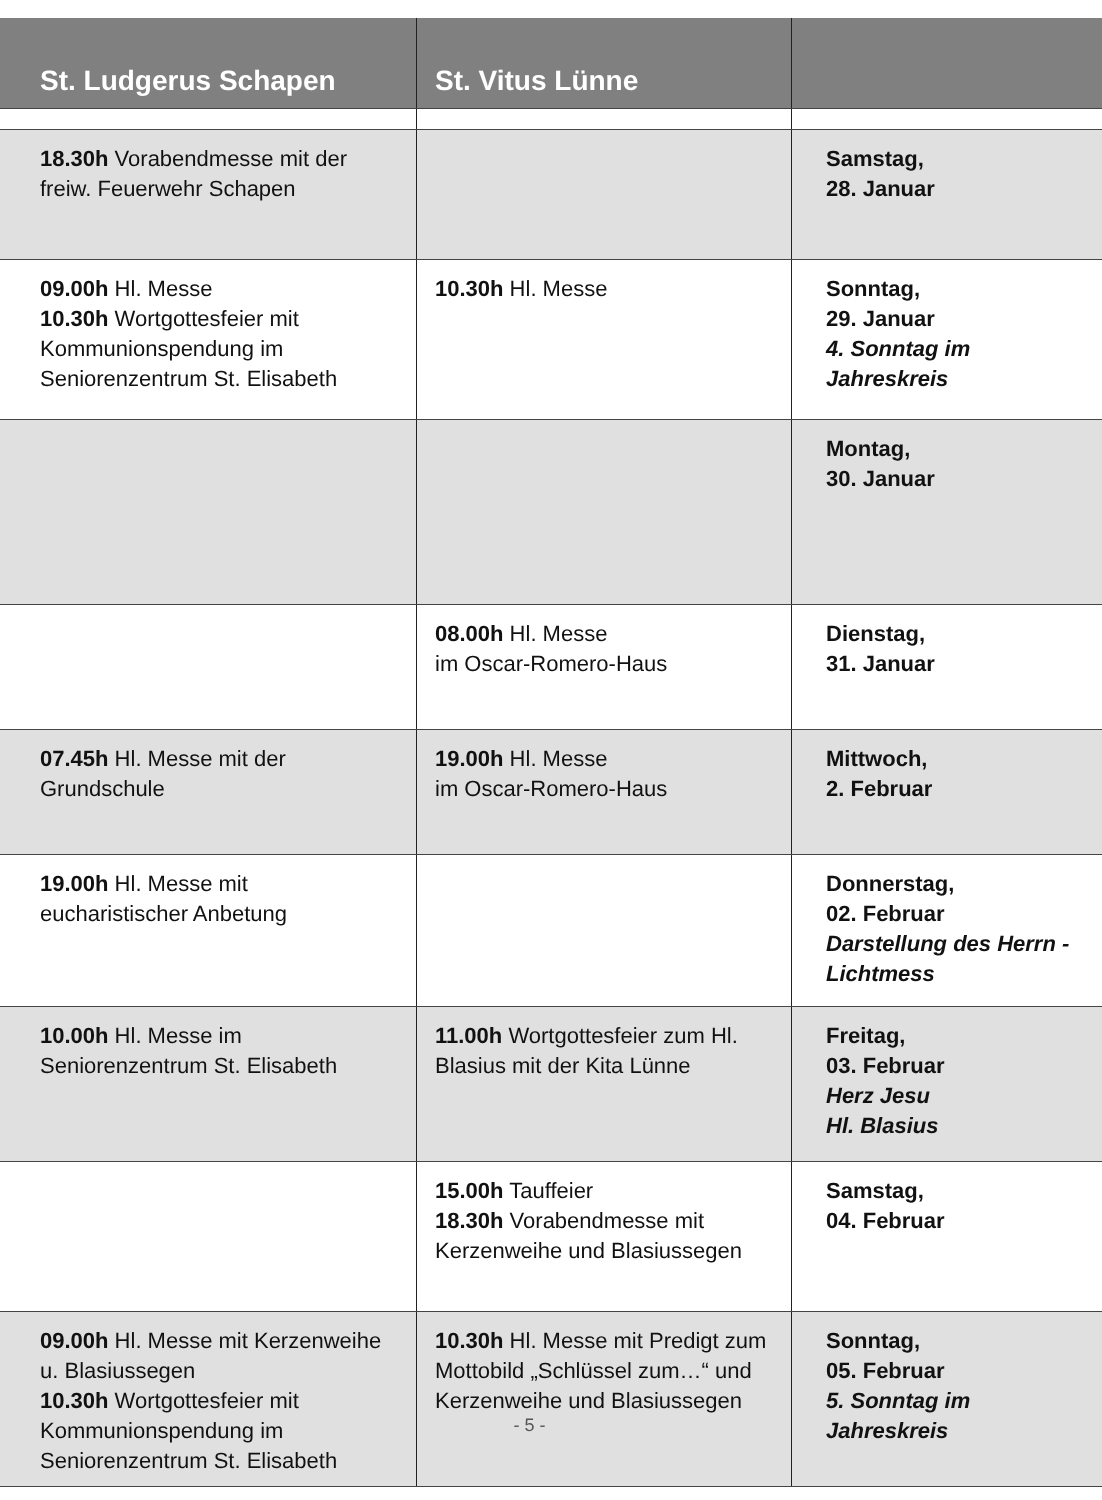| St. Ludgerus Schapen | St. Vitus Lünne | |
| --- | --- | --- |
| 18.30h Vorabendmesse mit der freiw. Feuerwehr Schapen | | Samstag, 28. Januar |
| 09.00h Hl. Messe 10.30h Wortgottesfeier mit Kommunionspendung im Seniorenzentrum St. Elisabeth | 10.30h Hl. Messe | Sonntag, 29. Januar 4. Sonntag im Jahreskreis |
| | | Montag, 30. Januar |
| | 08.00h Hl. Messe im Oscar-Romero-Haus | Dienstag, 31. Januar |
| 07.45h Hl. Messe mit der Grundschule | 19.00h Hl. Messe im Oscar-Romero-Haus | Mittwoch, 2. Februar |
| 19.00h Hl. Messe mit eucharistischer Anbetung | | Donnerstag, 02. Februar Darstellung des Herrn - Lichtmess |
| 10.00h Hl. Messe im Seniorenzentrum St. Elisabeth | 11.00h Wortgottesfeier zum Hl. Blasius mit der Kita Lünne | Freitag, 03. Februar Herz Jesu Hl. Blasius |
| | 15.00h Tauffeier 18.30h Vorabendmesse mit Kerzenweihe und Blasiussegen | Samstag, 04. Februar |
| 09.00h Hl. Messe mit Kerzenweihe u. Blasiussegen 10.30h Wortgottesfeier mit Kommunionspendung im Seniorenzentrum St. Elisabeth | 10.30h Hl. Messe mit Predigt zum Mottobild „Schlüssel zum…“ und Kerzenweihe und Blasiussegen | Sonntag, 05. Februar 5. Sonntag im Jahreskreis |
- 5 -